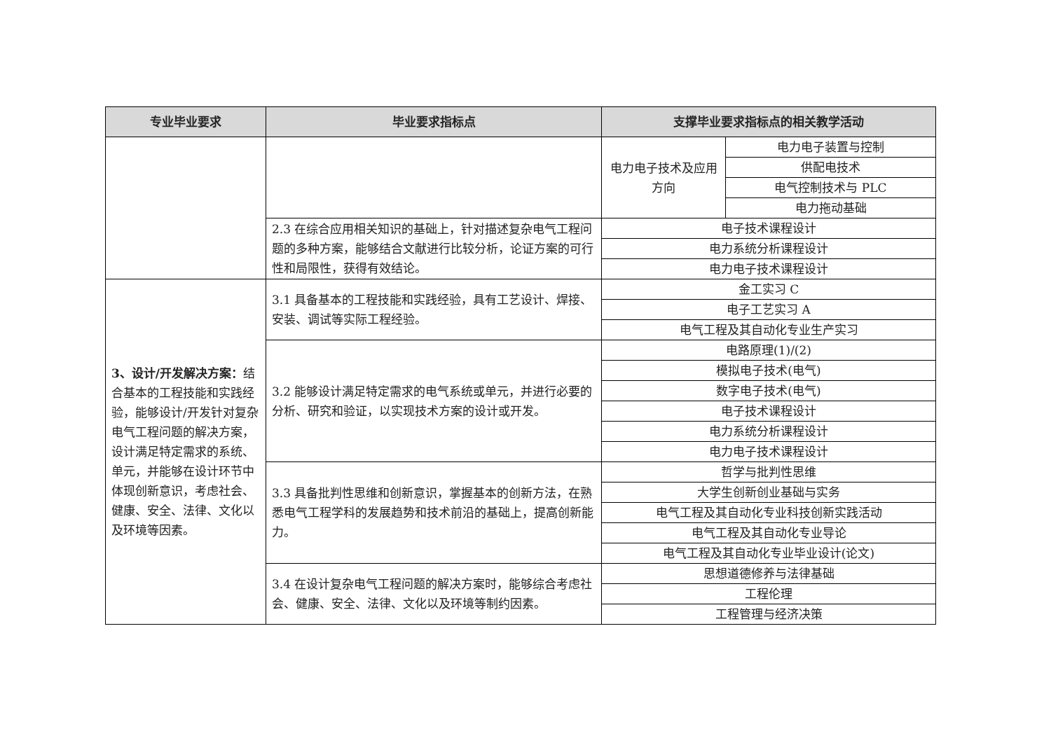| 专业毕业要求 | 毕业要求指标点 | 支撑毕业要求指标点的相关教学活动 | |
| --- | --- | --- | --- |
| | | 电力电子技术及应用方向 | 电力电子装置与控制 |
| | | | 供配电技术 |
| | | | 电气控制技术与 PLC |
| | | | 电力拖动基础 |
| | 2.3 在综合应用相关知识的基础上，针对描述复杂电气工程问题的多种方案，能够结合文献进行比较分析，论证方案的可行性和局限性，获得有效结论。 | 电子技术课程设计 | |
| | | 电力系统分析课程设计 | |
| | | 电力电子技术课程设计 | |
| 3、设计/开发解决方案： 结合基本的工程技能和实践经验，能够设计/开发针对复杂电气工程问题的解决方案，设计满足特定需求的系统、单元，并能够在设计环节中体现创新意识，考虑社会、健康、安全、法律、文化以及环境等因素。 | 3.1 具备基本的工程技能和实践经验，具有工艺设计、焊接、安装、调试等实际工程经验。 | 金工实习 C | |
| | | 电子工艺实习 A | |
| | | 电气工程及其自动化专业生产实习 | |
| | 3.2 能够设计满足特定需求的电气系统或单元，并进行必要的分析、研究和验证，以实现技术方案的设计或开发。 | 电路原理(1)/(2) | |
| | | 模拟电子技术(电气) | |
| | | 数字电子技术(电气) | |
| | | 电子技术课程设计 | |
| | | 电力系统分析课程设计 | |
| | | 电力电子技术课程设计 | |
| | 3.3 具备批判性思维和创新意识，掌握基本的创新方法，在熟悉电气工程学科的发展趋势和技术前沿的基础上，提高创新能力。 | 哲学与批判性思维 | |
| | | 大学生创新创业基础与实务 | |
| | | 电气工程及其自动化专业科技创新实践活动 | |
| | | 电气工程及其自动化专业导论 | |
| | | 电气工程及其自动化专业毕业设计(论文) | |
| | 3.4 在设计复杂电气工程问题的解决方案时，能够综合考虑社会、健康、安全、法律、文化以及环境等制约因素。 | 思想道德修养与法律基础 | |
| | | 工程伦理 | |
| | | 工程管理与经济决策 | |